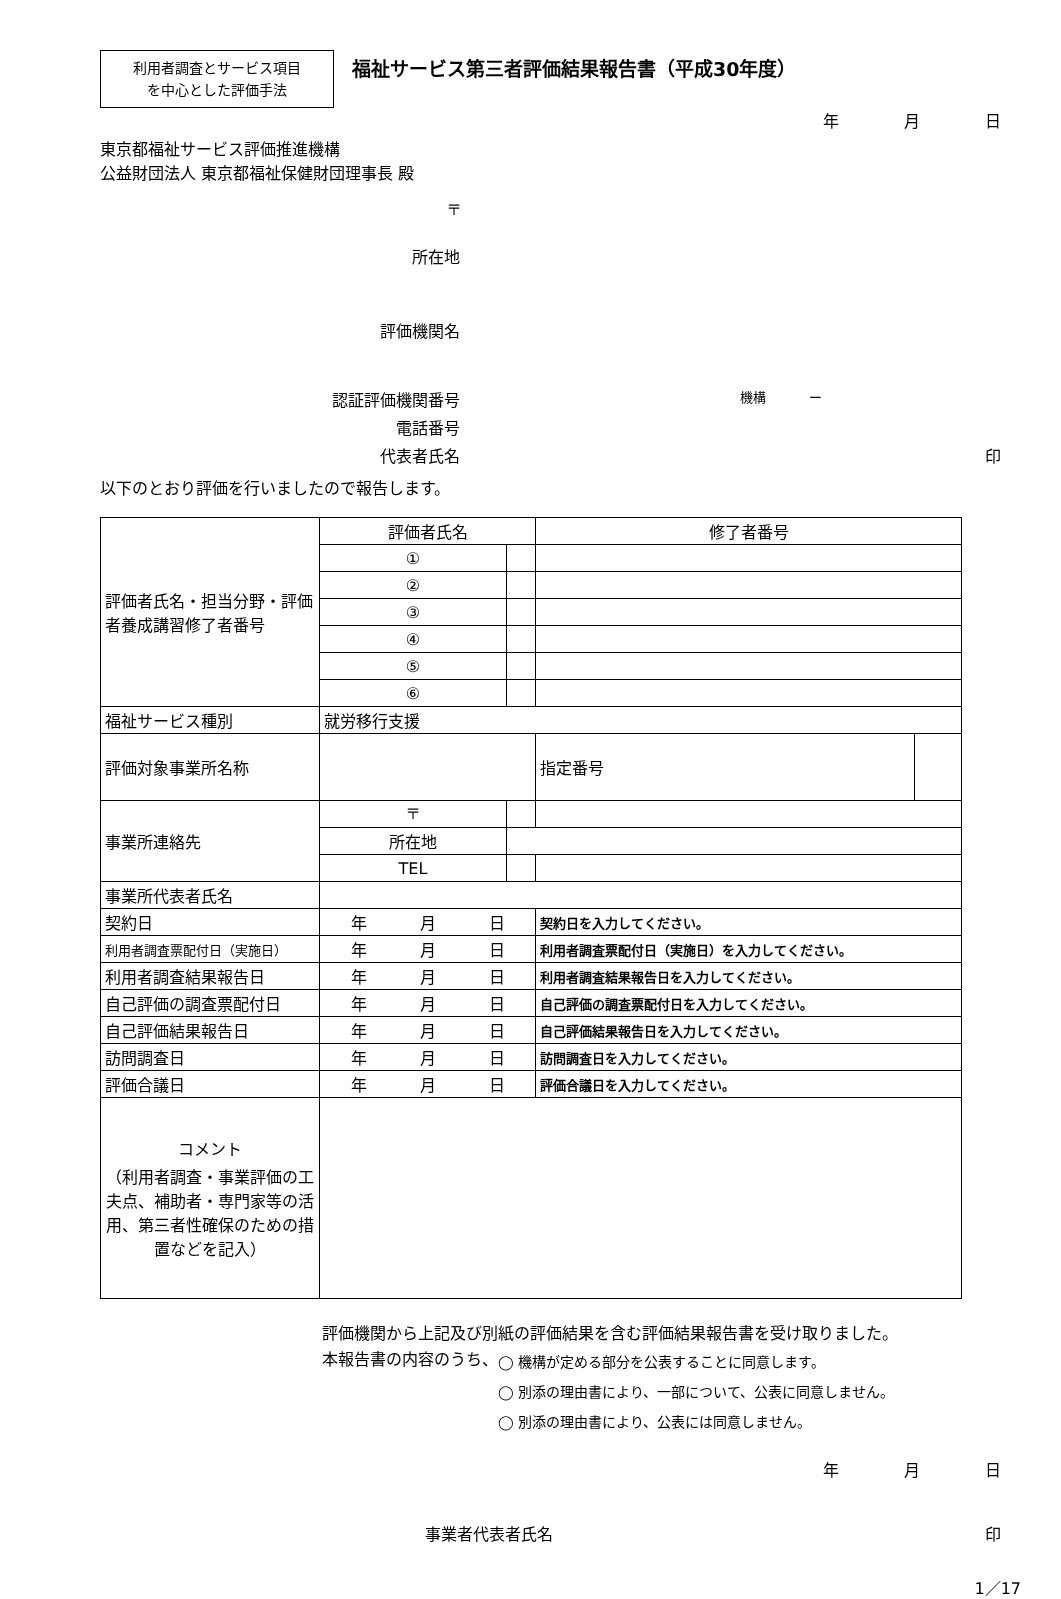利用者調査とサービス項目
を中心とした評価手法
福祉サービス第三者評価結果報告書（平成30年度）
年 月 日
東京都福祉サービス評価推進機構
公益財団法人 東京都福祉保健財団理事長 殿
〒
所在地
評価機関名
認証評価機関番号
機構 　　　ー
電話番号
代表者氏名 印
以下のとおり評価を行いましたので報告します。
| 評価者氏名・担当分野・評価者養成講習修了者番号 | 評価者氏名 | | | | 修了者番号 | | |
| | ① | | | | | | |
| | ② | | | | | | |
| | ③ | | | | | | |
| | ④ | | | | | | |
| | ⑤ | | | | | | |
| | ⑥ | | | | | | |
| 福祉サービス種別 | 就労移行支援 | | | | | | |
| 評価対象事業所名称 | | | | | | 指定番号 | |
| 事業所連絡先 | 〒 | | | | | | |
| | 所在地 | | | | | | |
| | TEL | | | | | | |
| 事業所代表者氏名 | | | | | | | |
| 契約日 | 年 月 日 | | | | 契約日を入力してください。 | | |
| 利用者調査票配付日（実施日） | 年 月 日 | | | | 利用者調査票配付日（実施日）を入力してください。 | | |
| 利用者調査結果報告日 | 年 月 日 | | | | 利用者調査結果報告日を入力してください。 | | |
| 自己評価の調査票配付日 | 年 月 日 | | | | 自己評価の調査票配付日を入力してください。 | | |
| 自己評価結果報告日 | 年 月 日 | | | | 自己評価結果報告日を入力してください。 | | |
| 訪問調査日 | 年 月 日 | | | | 訪問調査日を入力してください。 | | |
| 評価合議日 | 年 月 日 | | | | 評価合議日を入力してください。 | | |
| コメント （利用者調査・事業評価の工夫点、補助者・専門家等の活用、第三者性確保のための措置などを記入） | | | | | | | |
評価機関から上記及び別紙の評価結果を含む評価結果報告書を受け取りました。
本報告書の内容のうち、
◯ 機構が定める部分を公表することに同意します。
◯ 別添の理由書により、一部について、公表に同意しません。
◯ 別添の理由書により、公表には同意しません。
年 月 日
事業者代表者氏名 印
1／17